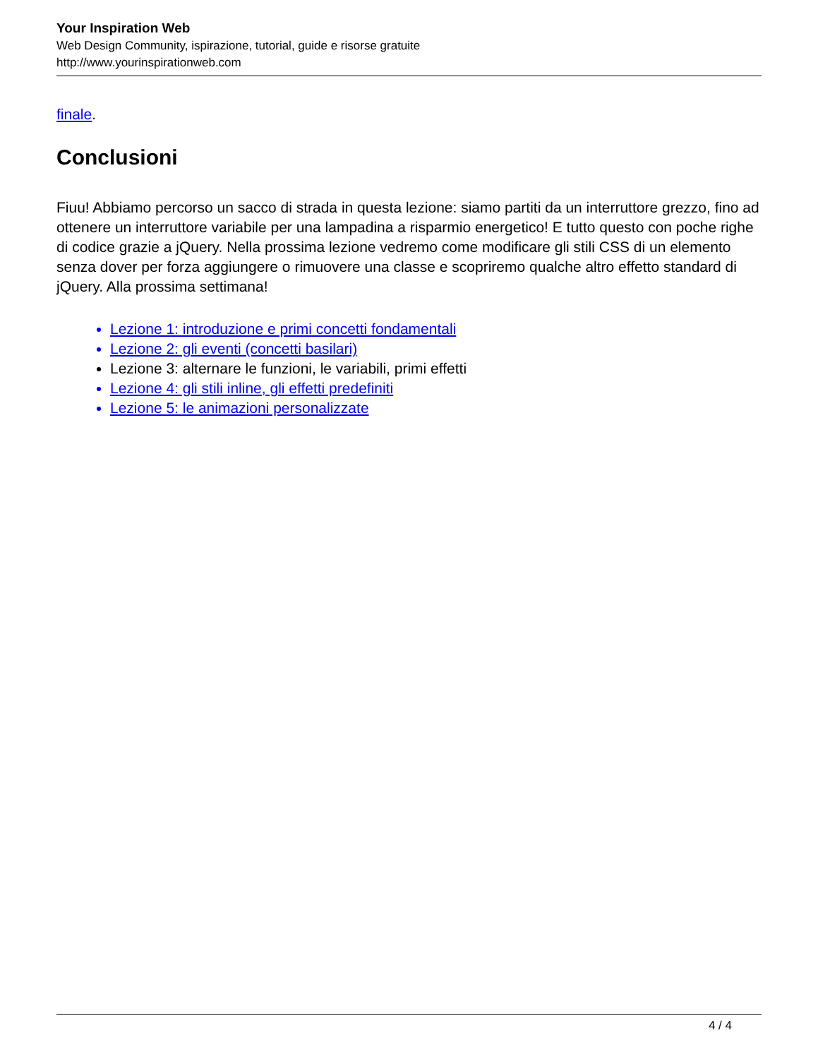Your Inspiration Web
Web Design Community, ispirazione, tutorial, guide e risorse gratuite
http://www.yourinspirationweb.com
finale.
Conclusioni
Fiuu! Abbiamo percorso un sacco di strada in questa lezione: siamo partiti da un interruttore grezzo, fino ad ottenere un interruttore variabile per una lampadina a risparmio energetico! E tutto questo con poche righe di codice grazie a jQuery. Nella prossima lezione vedremo come modificare gli stili CSS di un elemento senza dover per forza aggiungere o rimuovere una classe e scopriremo qualche altro effetto standard di jQuery. Alla prossima settimana!
Lezione 1: introduzione e primi concetti fondamentali
Lezione 2: gli eventi (concetti basilari)
Lezione 3: alternare le funzioni, le variabili, primi effetti
Lezione 4: gli stili inline, gli effetti predefiniti
Lezione 5: le animazioni personalizzate
4 / 4